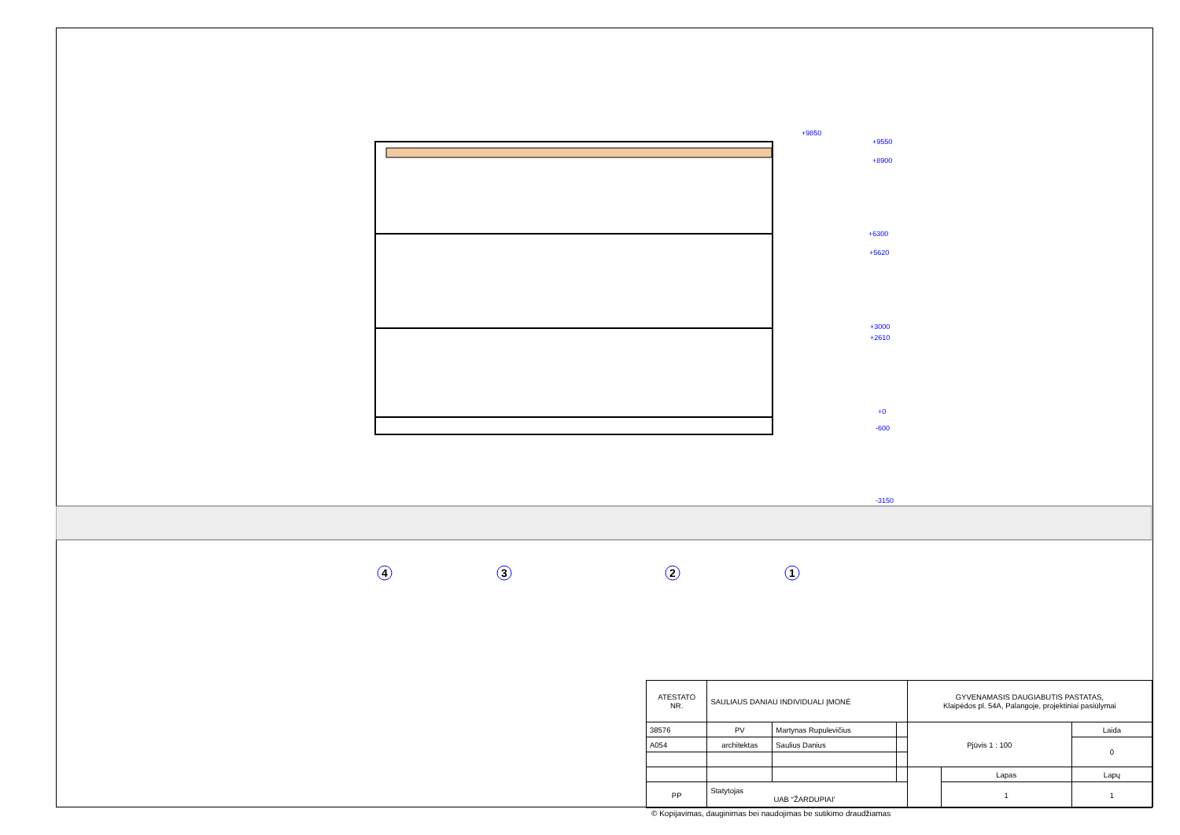+9850
+9550
+8900
+6300
+5620
+3000
+2610
+0
-600
-3150
4
3
2
1
| ATESTATO NR. | SAULIAUS DANIAU INDIVIDUALI ĮMONĖ | | | GYVENAMASIS DAUGIABUTIS PASTATAS, Klaipėdos pl. 54A, Palangoje, projektiniai pasiūlymai | | |
| 38576 | PV | Martynas Rupulevičius | | Pjūvis 1 : 100 | | Laida |
| A054 | architektas | Saulius Danius | | | | 0 |
| | | | | | Lapas | Lapų |
| PP | Statytojas UAB "ŽARDUPIAI' | | | | 1 | 1 |
© Kopijavimas, dauginimas bei naudojimas be sutikimo draudžiamas